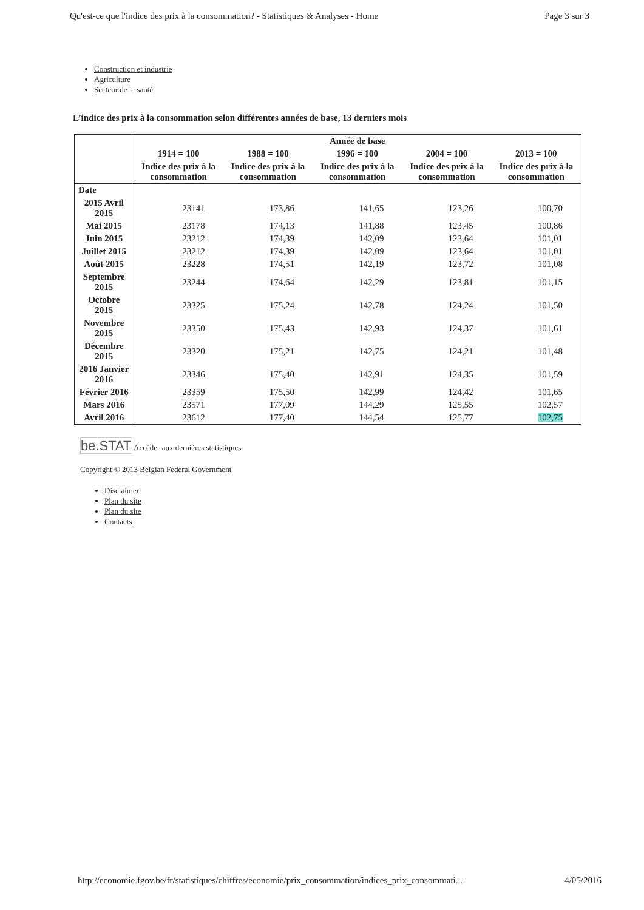Qu'est-ce que l'indice des prix à la consommation? - Statistiques & Analyses - Home Page 3 sur 3
Construction et industrie
Agriculture
Secteur de la santé
L’indice des prix à la consommation selon différentes années de base, 13 derniers mois
| | Année de base | | | | |
| --- | --- | --- | --- | --- | --- |
| | 1914 = 100 | 1988 = 100 | 1996 = 100 | 2004 = 100 | 2013 = 100 |
| | Indice des prix à la consommation | Indice des prix à la consommation | Indice des prix à la consommation | Indice des prix à la consommation | Indice des prix à la consommation |
| Date | | | | | |
| 2015 Avril 2015 | 23141 | 173,86 | 141,65 | 123,26 | 100,70 |
| Mai 2015 | 23178 | 174,13 | 141,88 | 123,45 | 100,86 |
| Juin 2015 | 23212 | 174,39 | 142,09 | 123,64 | 101,01 |
| Juillet 2015 | 23212 | 174,39 | 142,09 | 123,64 | 101,01 |
| Août 2015 | 23228 | 174,51 | 142,19 | 123,72 | 101,08 |
| Septembre 2015 | 23244 | 174,64 | 142,29 | 123,81 | 101,15 |
| Octobre 2015 | 23325 | 175,24 | 142,78 | 124,24 | 101,50 |
| Novembre 2015 | 23350 | 175,43 | 142,93 | 124,37 | 101,61 |
| Décembre 2015 | 23320 | 175,21 | 142,75 | 124,21 | 101,48 |
| 2016 Janvier 2016 | 23346 | 175,40 | 142,91 | 124,35 | 101,59 |
| Février 2016 | 23359 | 175,50 | 142,99 | 124,42 | 101,65 |
| Mars 2016 | 23571 | 177,09 | 144,29 | 125,55 | 102,57 |
| Avril 2016 | 23612 | 177,40 | 144,54 | 125,77 | 102,75 |
be.STAT Accéder aux dernières statistiques
Copyright © 2013 Belgian Federal Government
Disclaimer
Plan du site
Plan du site
Contacts
http://economie.fgov.be/fr/statistiques/chiffres/economie/prix_consommation/indices_prix_consommati... 4/05/2016